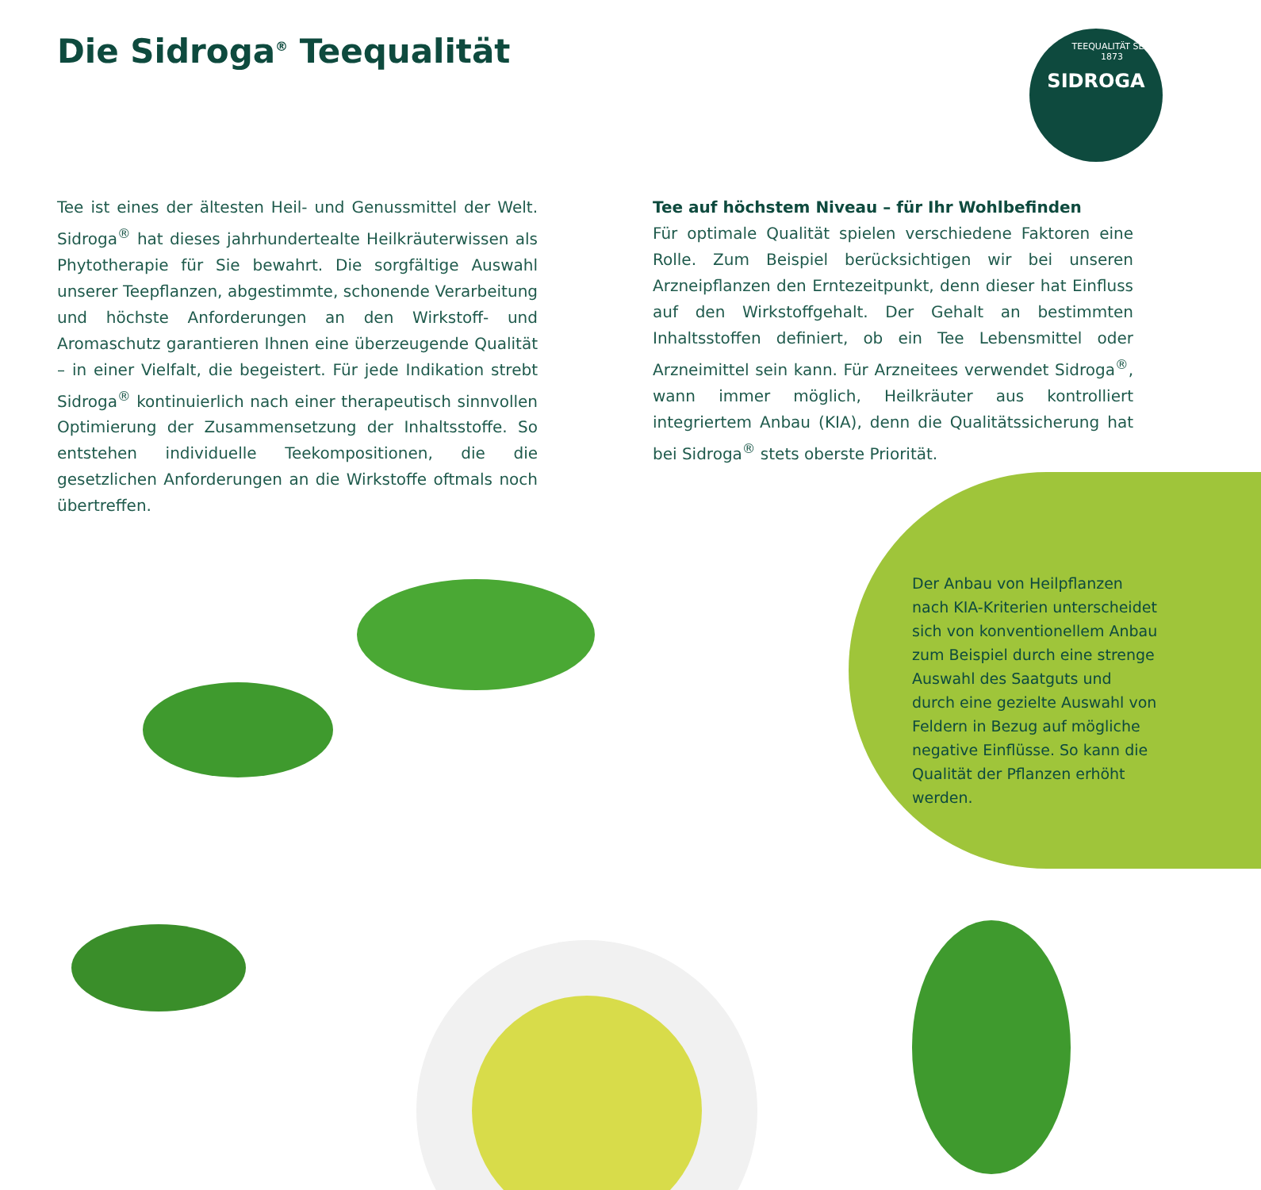Die Sidroga<sup>®</sup> Teequalität
TEEQUALITÄT SEIT 1873 SIDROGA
Tee ist eines der ältesten Heil- und Genussmittel der Welt. Sidroga<sup>®</sup> hat dieses jahrhundertealte Heilkräuterwissen als Phytotherapie für Sie bewahrt. Die sorgfältige Auswahl unserer Teepflanzen, abgestimmte, schonende Verarbeitung und höchste Anforderungen an den Wirkstoff- und Aromaschutz garantieren Ihnen eine überzeugende Qualität – in einer Vielfalt, die begeistert. Für jede Indikation strebt Sidroga<sup>®</sup> kontinuierlich nach einer therapeutisch sinnvollen Optimierung der Zusammensetzung der Inhaltsstoffe. So entstehen individuelle Teekompositionen, die die gesetzlichen Anforderungen an die Wirkstoffe oftmals noch übertreffen.
Tee auf höchstem Niveau – für Ihr Wohlbefinden
Für optimale Qualität spielen verschiedene Faktoren eine Rolle. Zum Beispiel berücksichtigen wir bei unseren Arzneipflanzen den Erntezeitpunkt, denn dieser hat Einfluss auf den Wirkstoffgehalt. Der Gehalt an bestimmten Inhaltsstoffen definiert, ob ein Tee Lebensmittel oder Arzneimittel sein kann. Für Arzneitees verwendet Sidroga<sup>®</sup>, wann immer möglich, Heilkräuter aus kontrolliert integriertem Anbau (KIA), denn die Qualitätssicherung hat bei Sidroga<sup>®</sup> stets oberste Priorität.
Der Anbau von Heilpflanzen nach KIA-Kriterien unterscheidet sich von konventionellem Anbau zum Beispiel durch eine strenge Auswahl des Saatguts und durch eine gezielte Auswahl von Feldern in Bezug auf mögliche negative Einflüsse. So kann die Qualität der Pflanzen erhöht werden.